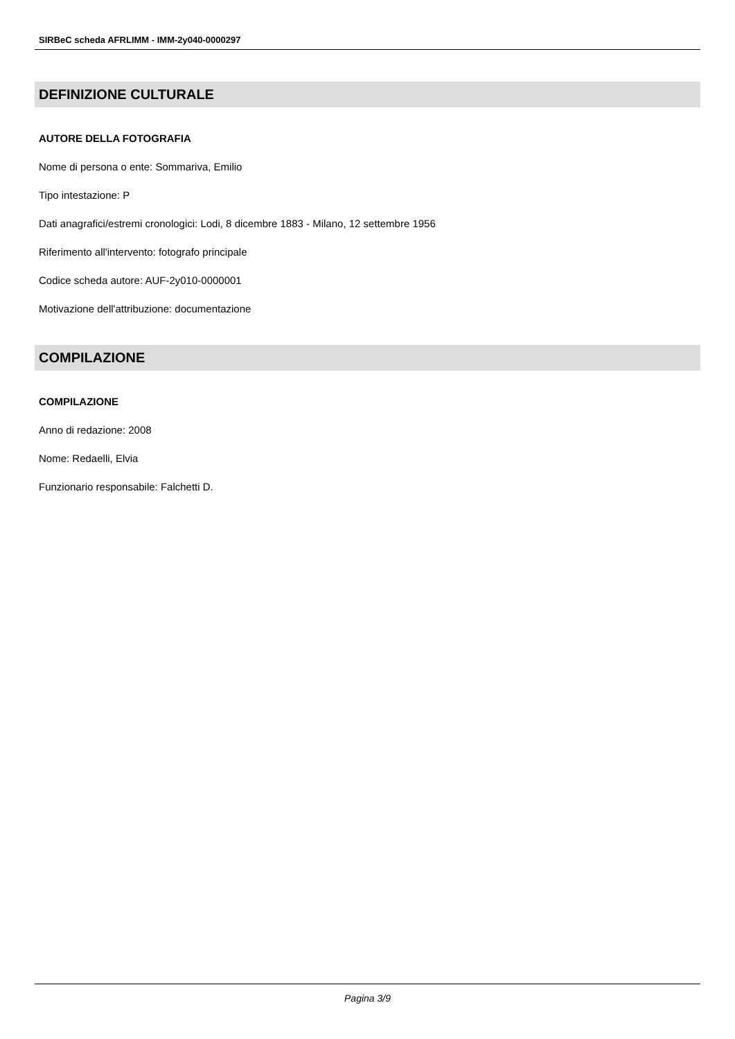SIRBeC scheda AFRLIMM - IMM-2y040-0000297
DEFINIZIONE CULTURALE
AUTORE DELLA FOTOGRAFIA
Nome di persona o ente: Sommariva, Emilio
Tipo intestazione: P
Dati anagrafici/estremi cronologici: Lodi, 8 dicembre 1883 - Milano, 12 settembre 1956
Riferimento all'intervento: fotografo principale
Codice scheda autore: AUF-2y010-0000001
Motivazione dell'attribuzione: documentazione
COMPILAZIONE
COMPILAZIONE
Anno di redazione: 2008
Nome: Redaelli, Elvia
Funzionario responsabile: Falchetti D.
Pagina 3/9